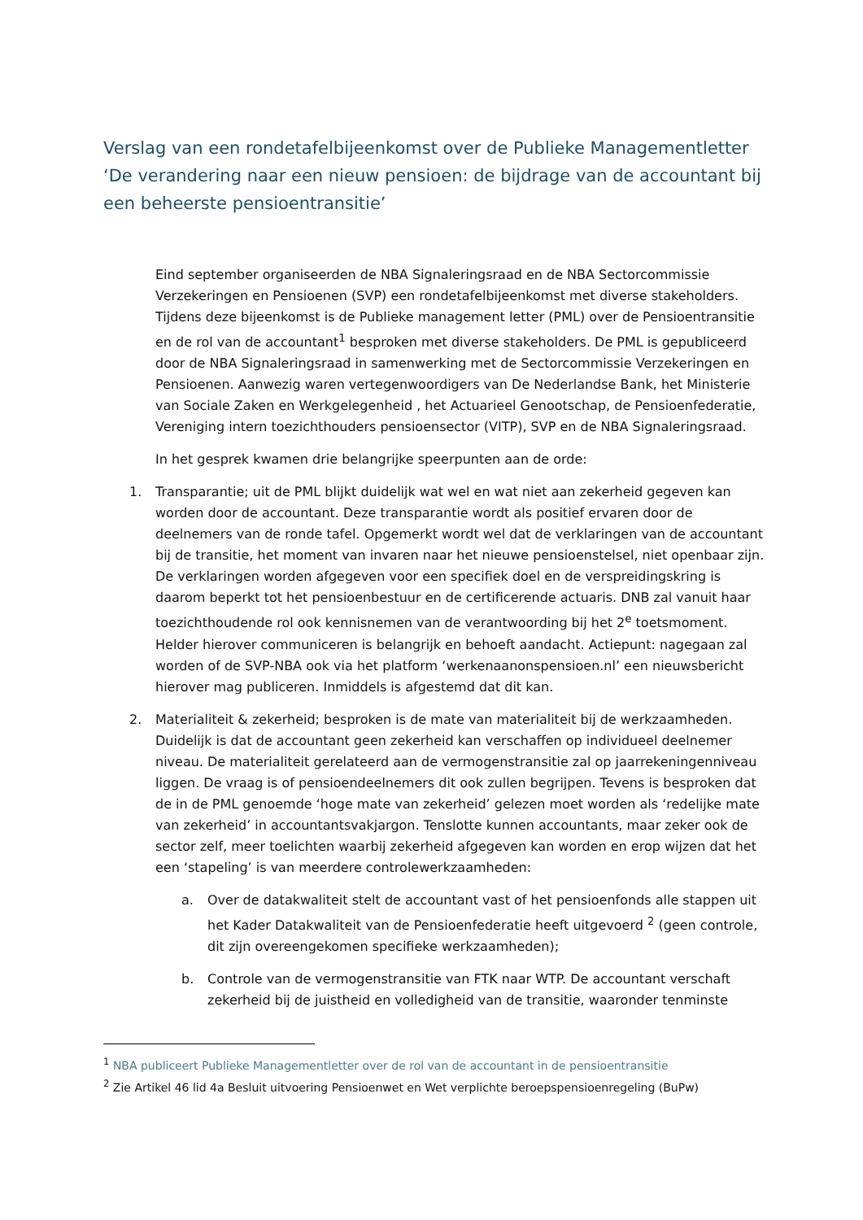Verslag van een rondetafelbijeenkomst over de Publieke Managementletter ‘De verandering naar een nieuw pensioen: de bijdrage van de accountant bij een beheerste pensioentransitie’
Eind september organiseerden de NBA Signaleringsraad en de NBA Sectorcommissie Verzekeringen en Pensioenen (SVP) een rondetafelbijeenkomst met diverse stakeholders. Tijdens deze bijeenkomst is de Publieke management letter (PML) over de Pensioentransitie en de rol van de accountant<sup>1</sup> besproken met diverse stakeholders. De PML is gepubliceerd door de NBA Signaleringsraad in samenwerking met de Sectorcommissie Verzekeringen en Pensioenen. Aanwezig waren vertegenwoordigers van De Nederlandse Bank, het Ministerie van Sociale Zaken en Werkgelegenheid , het Actuarieel Genootschap, de Pensioenfederatie, Vereniging intern toezichthouders pensioensector (VITP), SVP en de NBA Signaleringsraad.
In het gesprek kwamen drie belangrijke speerpunten aan de orde:
1. Transparantie; uit de PML blijkt duidelijk wat wel en wat niet aan zekerheid gegeven kan worden door de accountant. Deze transparantie wordt als positief ervaren door de deelnemers van de ronde tafel. Opgemerkt wordt wel dat de verklaringen van de accountant bij de transitie, het moment van invaren naar het nieuwe pensioenstelsel, niet openbaar zijn. De verklaringen worden afgegeven voor een specifiek doel en de verspreidingskring is daarom beperkt tot het pensioenbestuur en de certificerende actuaris. DNB zal vanuit haar toezichthoudende rol ook kennisnemen van de verantwoording bij het 2<sup>e</sup> toetsmoment. Helder hierover communiceren is belangrijk en behoeft aandacht. Actiepunt: nagegaan zal worden of de SVP-NBA ook via het platform ‘werkenaanonspensioen.nl’ een nieuwsbericht hierover mag publiceren. Inmiddels is afgestemd dat dit kan.
2. Materialiteit & zekerheid; besproken is de mate van materialiteit bij de werkzaamheden. Duidelijk is dat de accountant geen zekerheid kan verschaffen op individueel deelnemer niveau. De materialiteit gerelateerd aan de vermogenstransitie zal op jaarrekeningenniveau liggen. De vraag is of pensioendeelnemers dit ook zullen begrijpen. Tevens is besproken dat de in de PML genoemde ‘hoge mate van zekerheid’ gelezen moet worden als ‘redelijke mate van zekerheid’ in accountantsvakjargon. Tenslotte kunnen accountants, maar zeker ook de sector zelf, meer toelichten waarbij zekerheid afgegeven kan worden en erop wijzen dat het een ‘stapeling’ is van meerdere controlewerkzaamheden:
a. Over de datakwaliteit stelt de accountant vast of het pensioenfonds alle stappen uit het Kader Datakwaliteit van de Pensioenfederatie heeft uitgevoerd <sup>2</sup> (geen controle, dit zijn overeengekomen specifieke werkzaamheden);
b. Controle van de vermogenstransitie van FTK naar WTP. De accountant verschaft zekerheid bij de juistheid en volledigheid van de transitie, waaronder tenminste
<sup>1</sup> NBA publiceert Publieke Managementletter over de rol van de accountant in de pensioentransitie
<sup>2</sup> Zie Artikel 46 lid 4a Besluit uitvoering Pensioenwet en Wet verplichte beroepspensioenregeling (BuPw)